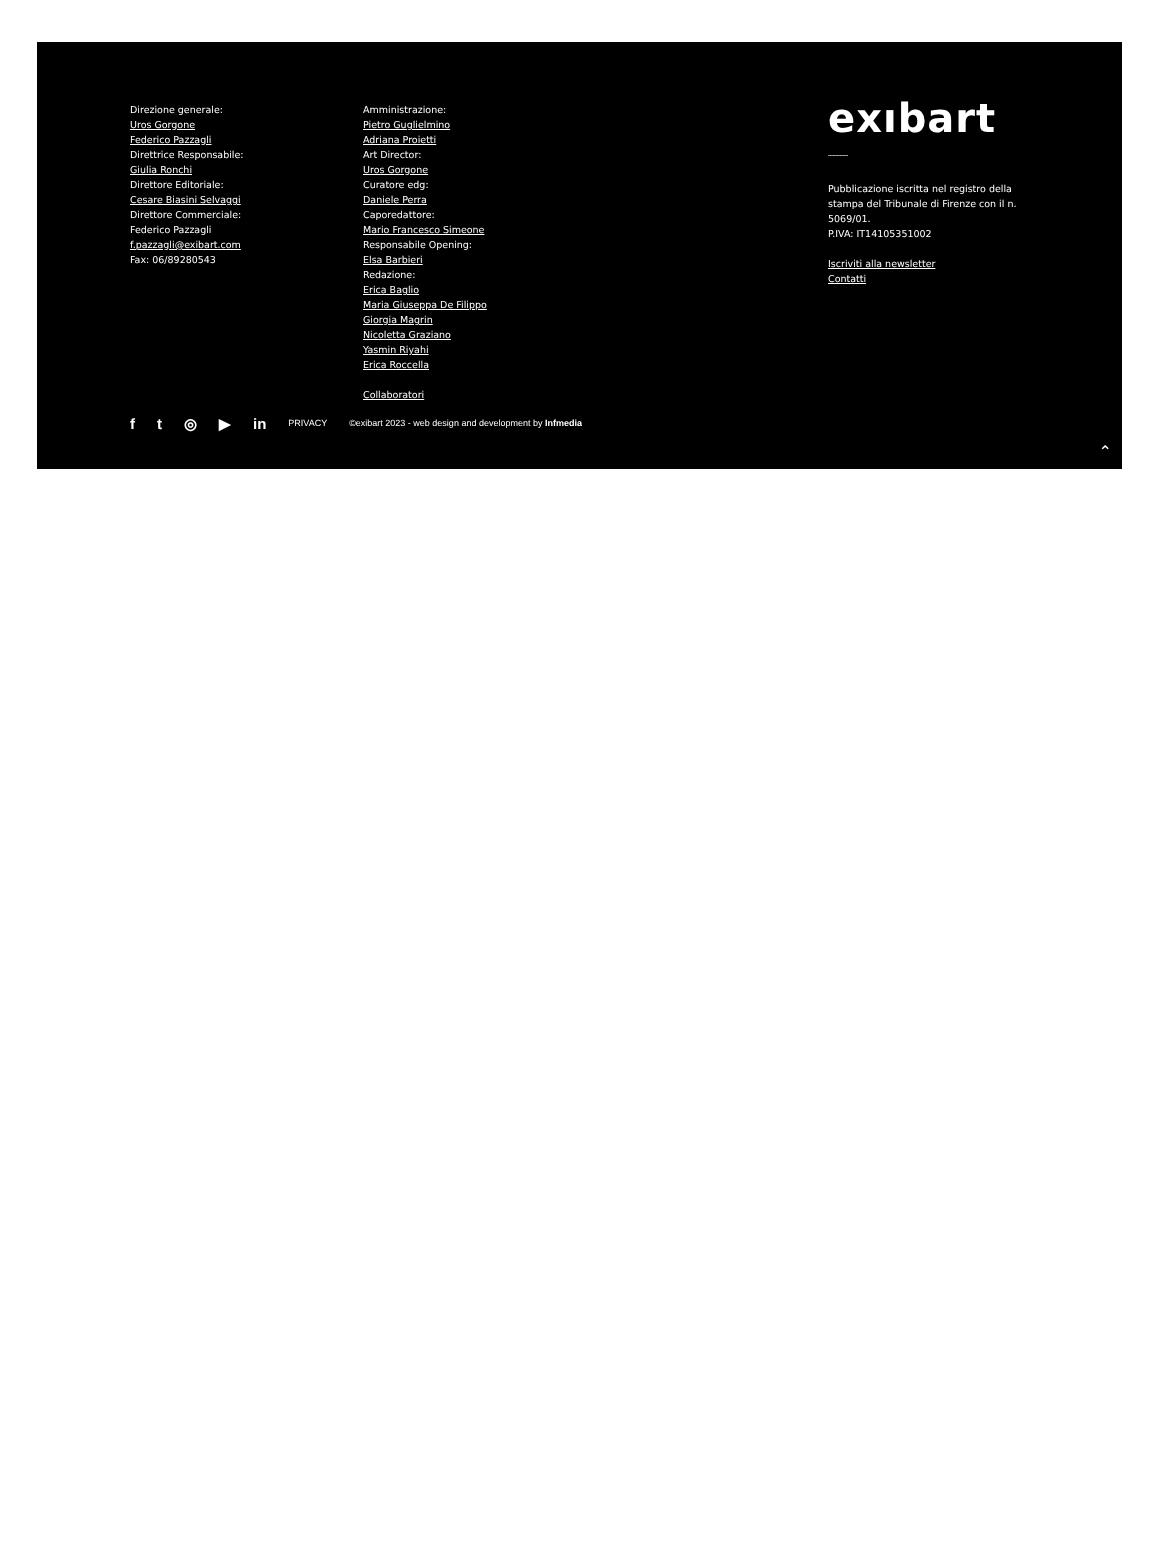Direzione generale:
Uros Gorgone
Federico Pazzagli
Direttrice Responsabile:
Giulia Ronchi
Direttore Editoriale:
Cesare Biasini Selvaggi
Direttore Commerciale:
Federico Pazzagli
f.pazzagli@exibart.com
Fax: 06/89280543
Amministrazione:
Pietro Guglielmino
Adriana Proietti
Art Director:
Uros Gorgone
Curatore edg:
Daniele Perra
Caporedattore:
Mario Francesco Simeone
Responsabile Opening:
Elsa Barbieri
Redazione:
Erica Baglio
Maria Giuseppa De Filippo
Giorgia Magrin
Nicoletta Graziano
Yasmin Riyahi
Erica Roccella
Collaboratori
exıbart
﹏﹏
Pubblicazione iscritta nel registro della stampa del Tribunale di Firenze con il n. 5069/01.
P.IVA: IT14105351002
Iscriviti alla newsletter
Contatti
ft ◎ ▶ in PRIVACY ©exibart 2023 - web design and development by Infmedia
⌃